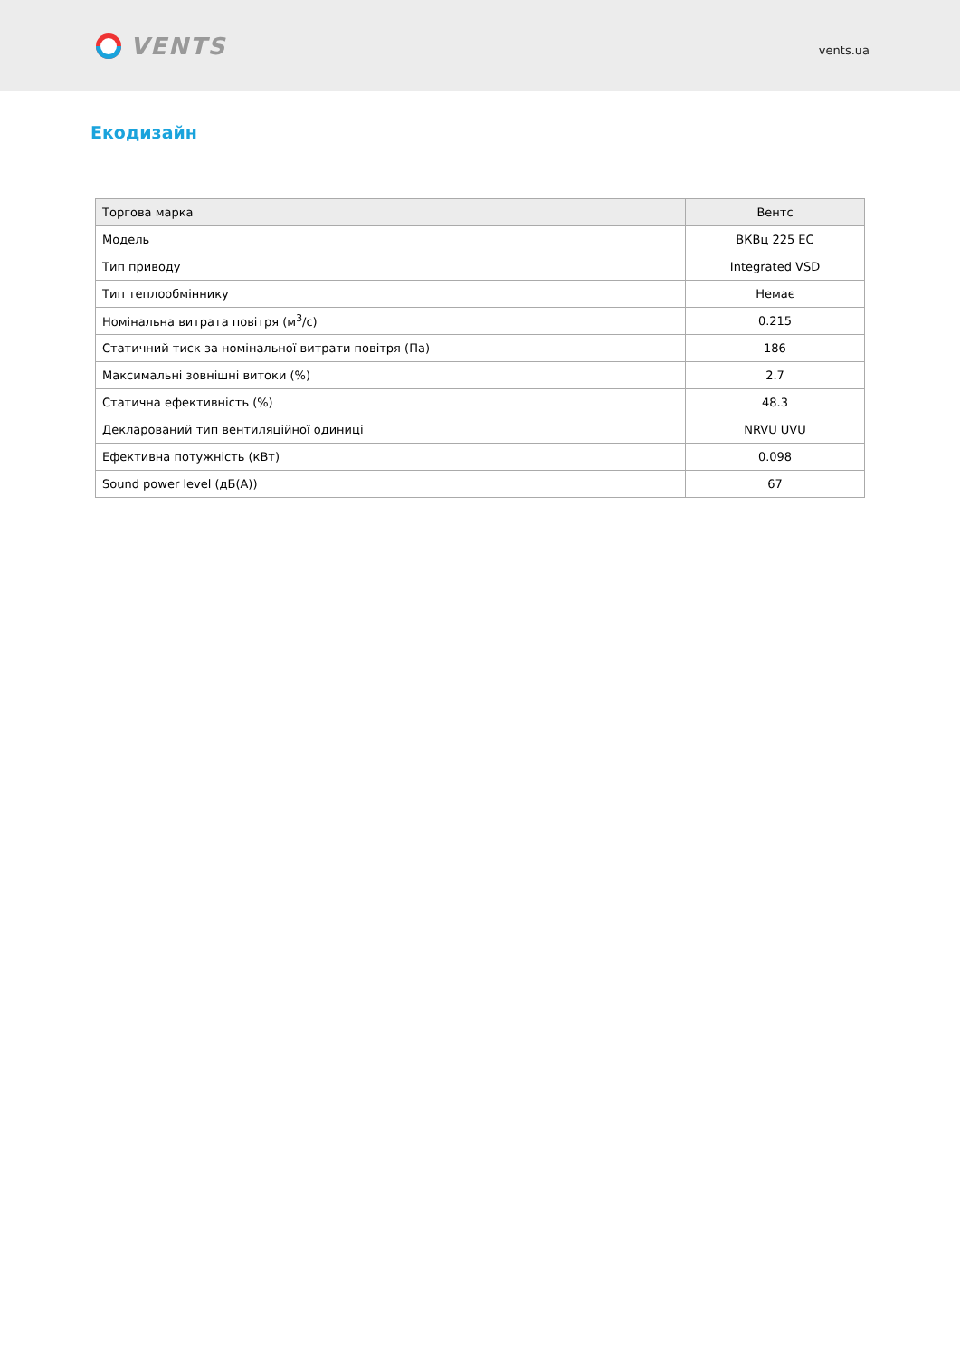VENTS
vents.ua
Екодизайн
| Торгова марка | Вентс |
| Модель | ВКВц 225 ЕС |
| Тип приводу | Integrated VSD |
| Тип теплообміннику | Немає |
| Номінальна витрата повітря (м<sup>3</sup>/c) | 0.215 |
| Статичний тиск за номінальної витрати повітря (Па) | 186 |
| Максимальні зовнішні витоки (%) | 2.7 |
| Статична ефективність (%) | 48.3 |
| Декларований тип вентиляційної одиниці | NRVU UVU |
| Ефективна потужність (кВт) | 0.098 |
| Sound power level (дБ(А)) | 67 |